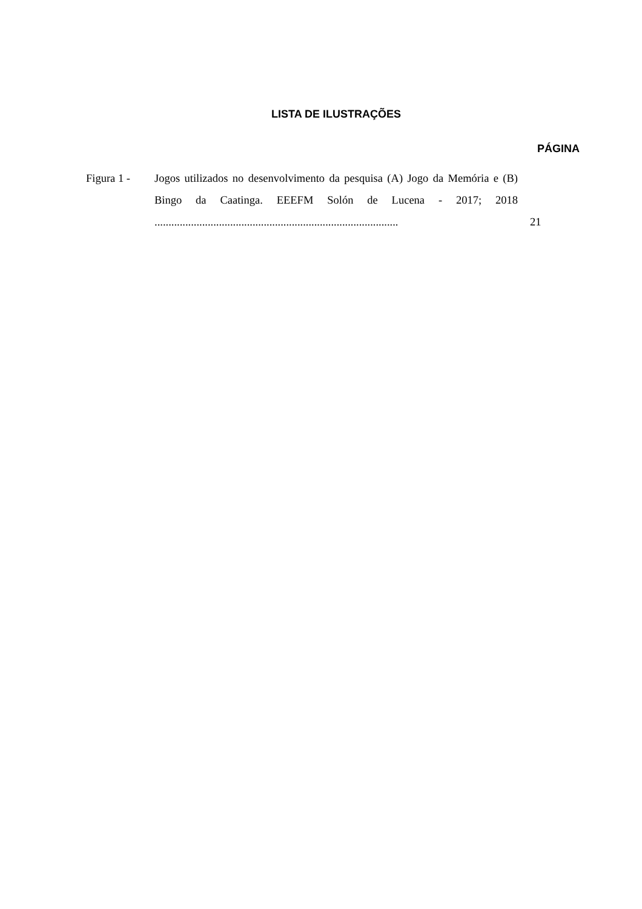LISTA DE ILUSTRAÇÕES
PÁGINA
Figura 1 - Jogos utilizados no desenvolvimento da pesquisa (A) Jogo da Memória e (B) Bingo da Caatinga. EEEFM Solón de Lucena - 2017; 2018 .......................................................................................
21